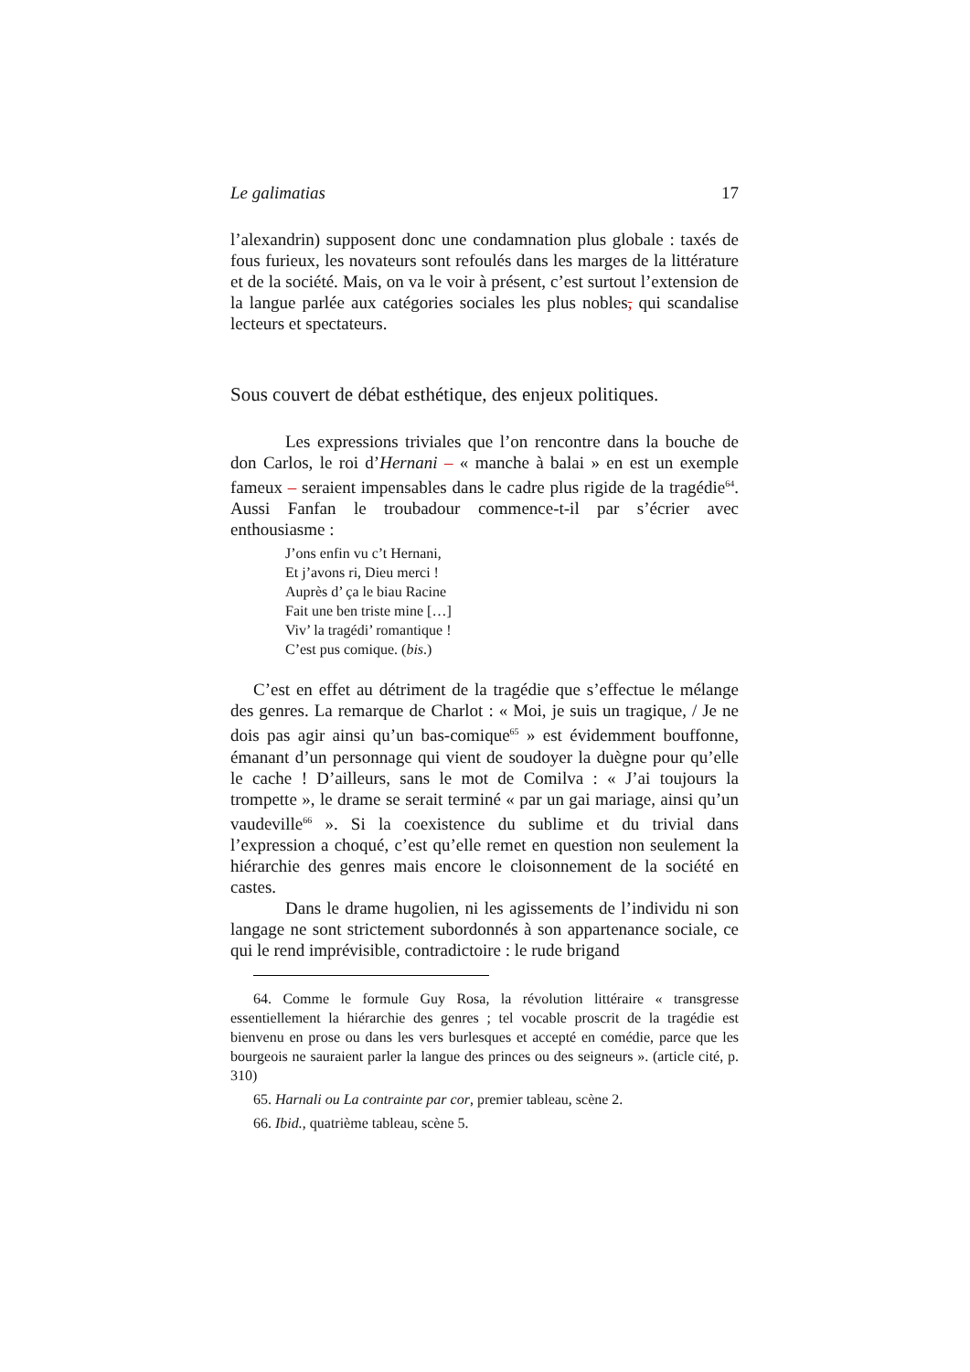Le galimatias 17
l’alexandrin) supposent donc une condamnation plus globale : taxés de fous furieux, les novateurs sont refoulés dans les marges de la littérature et de la société. Mais, on va le voir à présent, c’est surtout l’extension de la langue parlée aux catégories sociales les plus nobles, qui scandalise lecteurs et spectateurs.
Sous couvert de débat esthétique, des enjeux politiques.
Les expressions triviales que l’on rencontre dans la bouche de don Carlos, le roi d’Hernani – « manche à balai » en est un exemple fameux – seraient impensables dans le cadre plus rigide de la tragédie<sup>64</sup>. Aussi Fanfan le troubadour commence-t-il par s’écrier avec enthousiasme :
J’ons enfin vu c’t Hernani,
Et j’avons ri, Dieu merci !
Auprès d’ ça le biau Racine
Fait une ben triste mine […]
Viv’ la tragédi’ romantique !
C’est pus comique. (bis.)
C’est en effet au détriment de la tragédie que s’effectue le mélange des genres. La remarque de Charlot : « Moi, je suis un tragique, / Je ne dois pas agir ainsi qu’un bas-comique<sup>65</sup> » est évidemment bouffonne, émanant d’un personnage qui vient de soudoyer la duègne pour qu’elle le cache ! D’ailleurs, sans le mot de Comilva : « J’ai toujours la trompette », le drame se serait terminé « par un gai mariage, ainsi qu’un vaudeville<sup>66</sup> ». Si la coexistence du sublime et du trivial dans l’expression a choqué, c’est qu’elle remet en question non seulement la hiérarchie des genres mais encore le cloisonnement de la société en castes.
Dans le drame hugolien, ni les agissements de l’individu ni son langage ne sont strictement subordonnés à son appartenance sociale, ce qui le rend imprévisible, contradictoire : le rude brigand
64. Comme le formule Guy Rosa, la révolution littéraire « transgresse essentiellement la hiérarchie des genres ; tel vocable proscrit de la tragédie est bienvenu en prose ou dans les vers burlesques et accepté en comédie, parce que les bourgeois ne sauraient parler la langue des princes ou des seigneurs ». (article cité, p. 310)
65. Harnali ou La contrainte par cor, premier tableau, scène 2.
66. Ibid., quatrième tableau, scène 5.